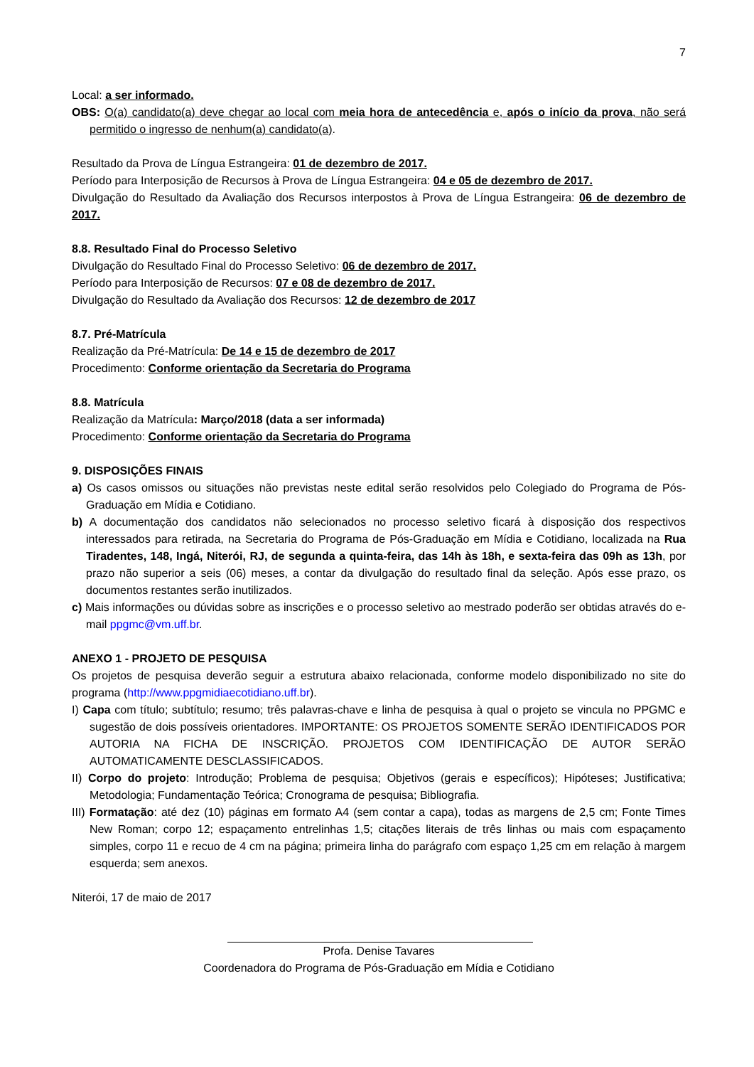7
Local: a ser informado.
OBS: O(a) candidato(a) deve chegar ao local com meia hora de antecedência e, após o início da prova, não será permitido o ingresso de nenhum(a) candidato(a).
Resultado da Prova de Língua Estrangeira: 01 de dezembro de 2017.
Período para Interposição de Recursos à Prova de Língua Estrangeira: 04 e 05 de dezembro de 2017.
Divulgação do Resultado da Avaliação dos Recursos interpostos à Prova de Língua Estrangeira: 06 de dezembro de 2017.
8.8. Resultado Final do Processo Seletivo
Divulgação do Resultado Final do Processo Seletivo: 06 de dezembro de 2017.
Período para Interposição de Recursos: 07 e 08 de dezembro de 2017.
Divulgação do Resultado da Avaliação dos Recursos: 12 de dezembro de 2017
8.7. Pré-Matrícula
Realização da Pré-Matrícula: De 14 e 15 de dezembro de 2017
Procedimento: Conforme orientação da Secretaria do Programa
8.8. Matrícula
Realização da Matrícula: Março/2018 (data a ser informada)
Procedimento: Conforme orientação da Secretaria do Programa
9. DISPOSIÇÕES FINAIS
a) Os casos omissos ou situações não previstas neste edital serão resolvidos pelo Colegiado do Programa de Pós-Graduação em Mídia e Cotidiano.
b) A documentação dos candidatos não selecionados no processo seletivo ficará à disposição dos respectivos interessados para retirada, na Secretaria do Programa de Pós-Graduação em Mídia e Cotidiano, localizada na Rua Tiradentes, 148, Ingá, Niterói, RJ, de segunda a quinta-feira, das 14h às 18h, e sexta-feira das 09h as 13h, por prazo não superior a seis (06) meses, a contar da divulgação do resultado final da seleção. Após esse prazo, os documentos restantes serão inutilizados.
c) Mais informações ou dúvidas sobre as inscrições e o processo seletivo ao mestrado poderão ser obtidas através do e-mail ppgmc@vm.uff.br.
ANEXO 1 - PROJETO DE PESQUISA
Os projetos de pesquisa deverão seguir a estrutura abaixo relacionada, conforme modelo disponibilizado no site do programa (http://www.ppgmidiaecotidiano.uff.br).
I) Capa com título; subtítulo; resumo; três palavras-chave e linha de pesquisa à qual o projeto se vincula no PPGMC e sugestão de dois possíveis orientadores. IMPORTANTE: OS PROJETOS SOMENTE SERÃO IDENTIFICADOS POR AUTORIA NA FICHA DE INSCRIÇÃO. PROJETOS COM IDENTIFICAÇÃO DE AUTOR SERÃO AUTOMATICAMENTE DESCLASSIFICADOS.
II) Corpo do projeto: Introdução; Problema de pesquisa; Objetivos (gerais e específicos); Hipóteses; Justificativa; Metodologia; Fundamentação Teórica; Cronograma de pesquisa; Bibliografia.
III) Formatação: até dez (10) páginas em formato A4 (sem contar a capa), todas as margens de 2,5 cm; Fonte Times New Roman; corpo 12; espaçamento entrelinhas 1,5; citações literais de três linhas ou mais com espaçamento simples, corpo 11 e recuo de 4 cm na página; primeira linha do parágrafo com espaço 1,25 cm em relação à margem esquerda; sem anexos.
Niterói, 17 de maio de 2017
Profa. Denise Tavares
Coordenadora do Programa de Pós-Graduação em Mídia e Cotidiano